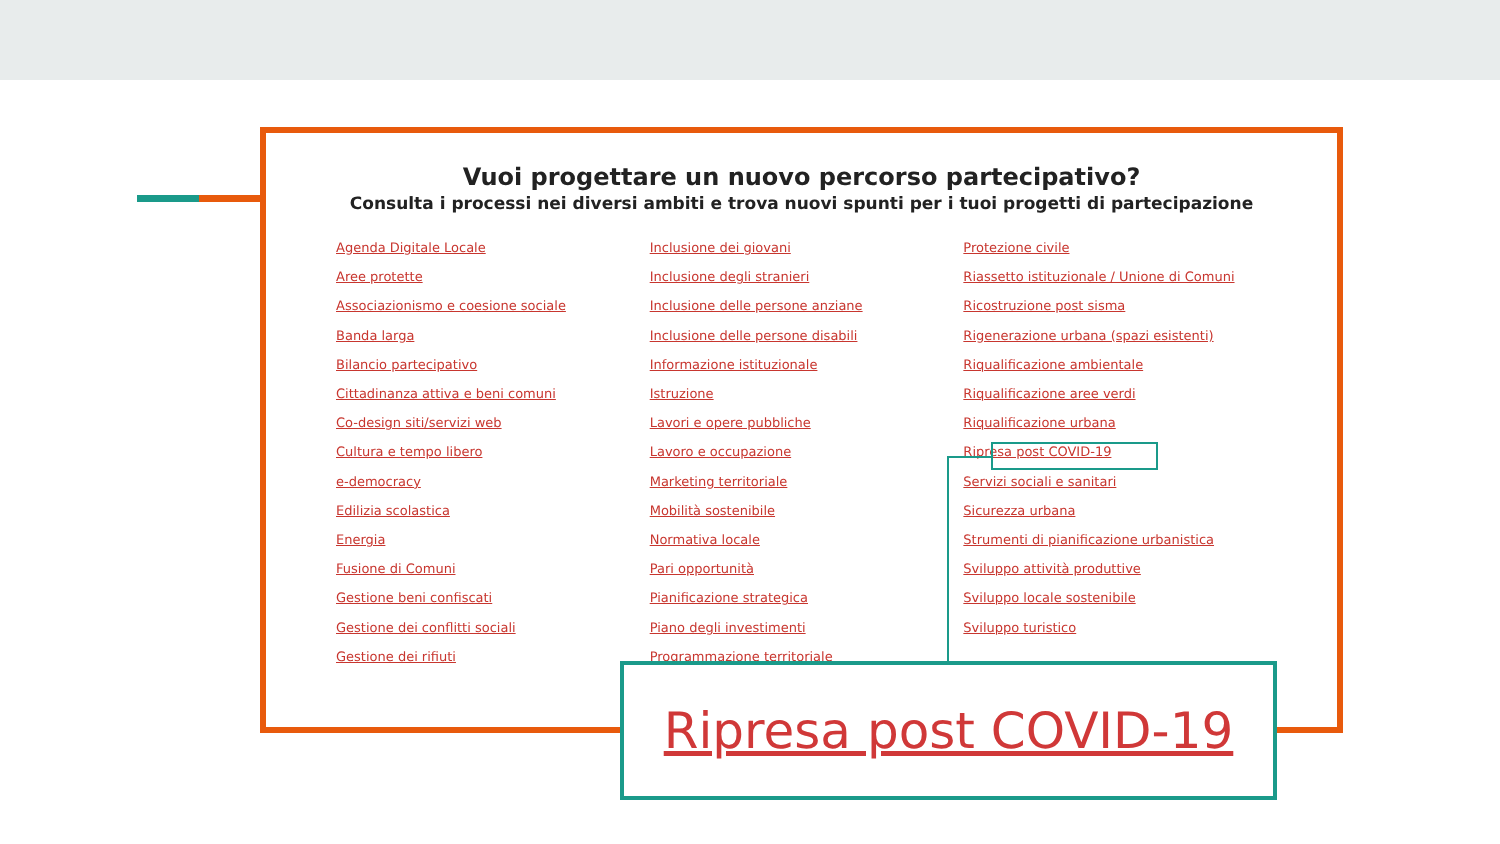Vuoi progettare un nuovo percorso partecipativo?
Consulta i processi nei diversi ambiti e trova nuovi spunti per i tuoi progetti di partecipazione
Agenda Digitale Locale
Aree protette
Associazionismo e coesione sociale
Banda larga
Bilancio partecipativo
Cittadinanza attiva e beni comuni
Co-design siti/servizi web
Cultura e tempo libero
e-democracy
Edilizia scolastica
Energia
Fusione di Comuni
Gestione beni confiscati
Gestione dei conflitti sociali
Gestione dei rifiuti
Inclusione dei giovani
Inclusione degli stranieri
Inclusione delle persone anziane
Inclusione delle persone disabili
Informazione istituzionale
Istruzione
Lavori e opere pubbliche
Lavoro e occupazione
Marketing territoriale
Mobilità sostenibile
Normativa locale
Pari opportunità
Pianificazione strategica
Piano degli investimenti
Programmazione territoriale
Protezione civile
Riassetto istituzionale / Unione di Comuni
Ricostruzione post sisma
Rigenerazione urbana (spazi esistenti)
Riqualificazione ambientale
Riqualificazione aree verdi
Riqualificazione urbana
Ripresa post COVID-19
Servizi sociali e sanitari
Sicurezza urbana
Strumenti di pianificazione urbanistica
Sviluppo attività produttive
Sviluppo locale sostenibile
Sviluppo turistico
Ripresa post COVID-19